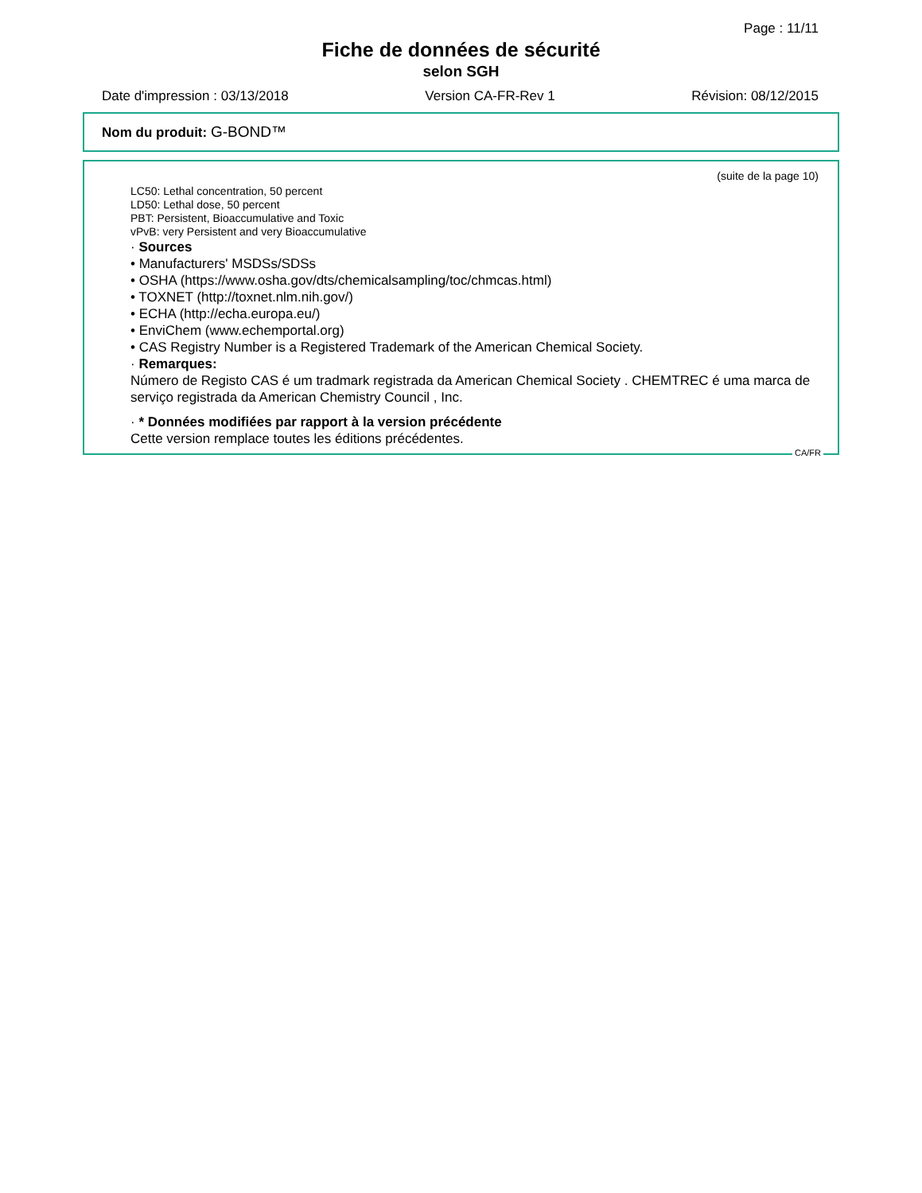Page : 11/11
Fiche de données de sécurité
selon SGH
Date d'impression : 03/13/2018 Version CA-FR-Rev 1 Révision: 08/12/2015
Nom du produit: G-BOND™
(suite de la page 10)
LC50: Lethal concentration, 50 percent
LD50: Lethal dose, 50 percent
PBT: Persistent, Bioaccumulative and Toxic
vPvB: very Persistent and very Bioaccumulative
· Sources
• Manufacturers' MSDSs/SDSs
• OSHA (https://www.osha.gov/dts/chemicalsampling/toc/chmcas.html)
• TOXNET (http://toxnet.nlm.nih.gov/)
• ECHA (http://echa.europa.eu/)
• EnviChem (www.echemportal.org)
• CAS Registry Number is a Registered Trademark of the American Chemical Society.
· Remarques:
Número de Registo CAS é um tradmark registrada da American Chemical Society . CHEMTREC é uma marca de serviço registrada da American Chemistry Council , Inc.
· * Données modifiées par rapport à la version précédente
Cette version remplace toutes les éditions précédentes.
CA/FR